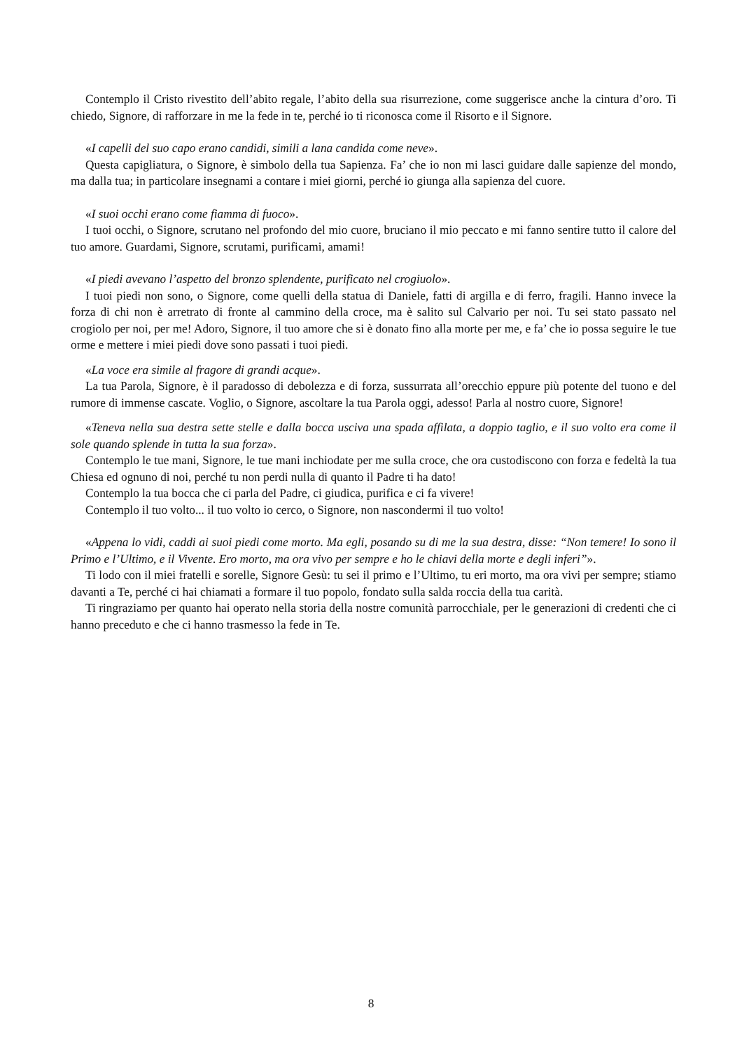Contemplo il Cristo rivestito dell’abito regale, l’abito della sua risurrezione, come suggerisce anche la cintura d’oro. Ti chiedo, Signore, di rafforzare in me la fede in te, perché io ti riconosca come il Risorto e il Signore.
«I capelli del suo capo erano candidi, simili a lana candida come neve».
Questa capigliatura, o Signore, è simbolo della tua Sapienza. Fa’ che io non mi lasci guidare dalle sapienze del mondo, ma dalla tua; in particolare insegnami a contare i miei giorni, perché io giunga alla sapienza del cuore.
«I suoi occhi erano come fiamma di fuoco».
I tuoi occhi, o Signore, scrutano nel profondo del mio cuore, bruciano il mio peccato e mi fanno sentire tutto il calore del tuo amore. Guardami, Signore, scrutami, purificami, amami!
«I piedi avevano l’aspetto del bronzo splendente, purificato nel crogiuolo».
I tuoi piedi non sono, o Signore, come quelli della statua di Daniele, fatti di argilla e di ferro, fragili. Hanno invece la forza di chi non è arretrato di fronte al cammino della croce, ma è salito sul Calvario per noi. Tu sei stato passato nel crogiolo per noi, per me! Adoro, Signore, il tuo amore che si è donato fino alla morte per me, e fa’ che io possa seguire le tue orme e mettere i miei piedi dove sono passati i tuoi piedi.
«La voce era simile al fragore di grandi acque».
La tua Parola, Signore, è il paradosso di debolezza e di forza, sussurrata all’orecchio eppure più potente del tuono e del rumore di immense cascate. Voglio, o Signore, ascoltare la tua Parola oggi, adesso! Parla al nostro cuore, Signore!
«Teneva nella sua destra sette stelle e dalla bocca usciva una spada affilata, a doppio taglio, e il suo volto era come il sole quando splende in tutta la sua forza».
Contemplo le tue mani, Signore, le tue mani inchiodate per me sulla croce, che ora custodiscono con forza e fedeltà la tua Chiesa ed ognuno di noi, perché tu non perdi nulla di quanto il Padre ti ha dato!
Contemplo la tua bocca che ci parla del Padre, ci giudica, purifica e ci fa vivere!
Contemplo il tuo volto... il tuo volto io cerco, o Signore, non nascondermi il tuo volto!
«Appena lo vidi, caddi ai suoi piedi come morto. Ma egli, posando su di me la sua destra, disse: “Non temere! Io sono il Primo e l’Ultimo, e il Vivente. Ero morto, ma ora vivo per sempre e ho le chiavi della morte e degli inferi”».
Ti lodo con il miei fratelli e sorelle, Signore Gesù: tu sei il primo e l’Ultimo, tu eri morto, ma ora vivi per sempre; stiamo davanti a Te, perché ci hai chiamati a formare il tuo popolo, fondato sulla salda roccia della tua carità.
Ti ringraziamo per quanto hai operato nella storia della nostre comunità parrocchiale, per le generazioni di credenti che ci hanno preceduto e che ci hanno trasmesso la fede in Te.
8